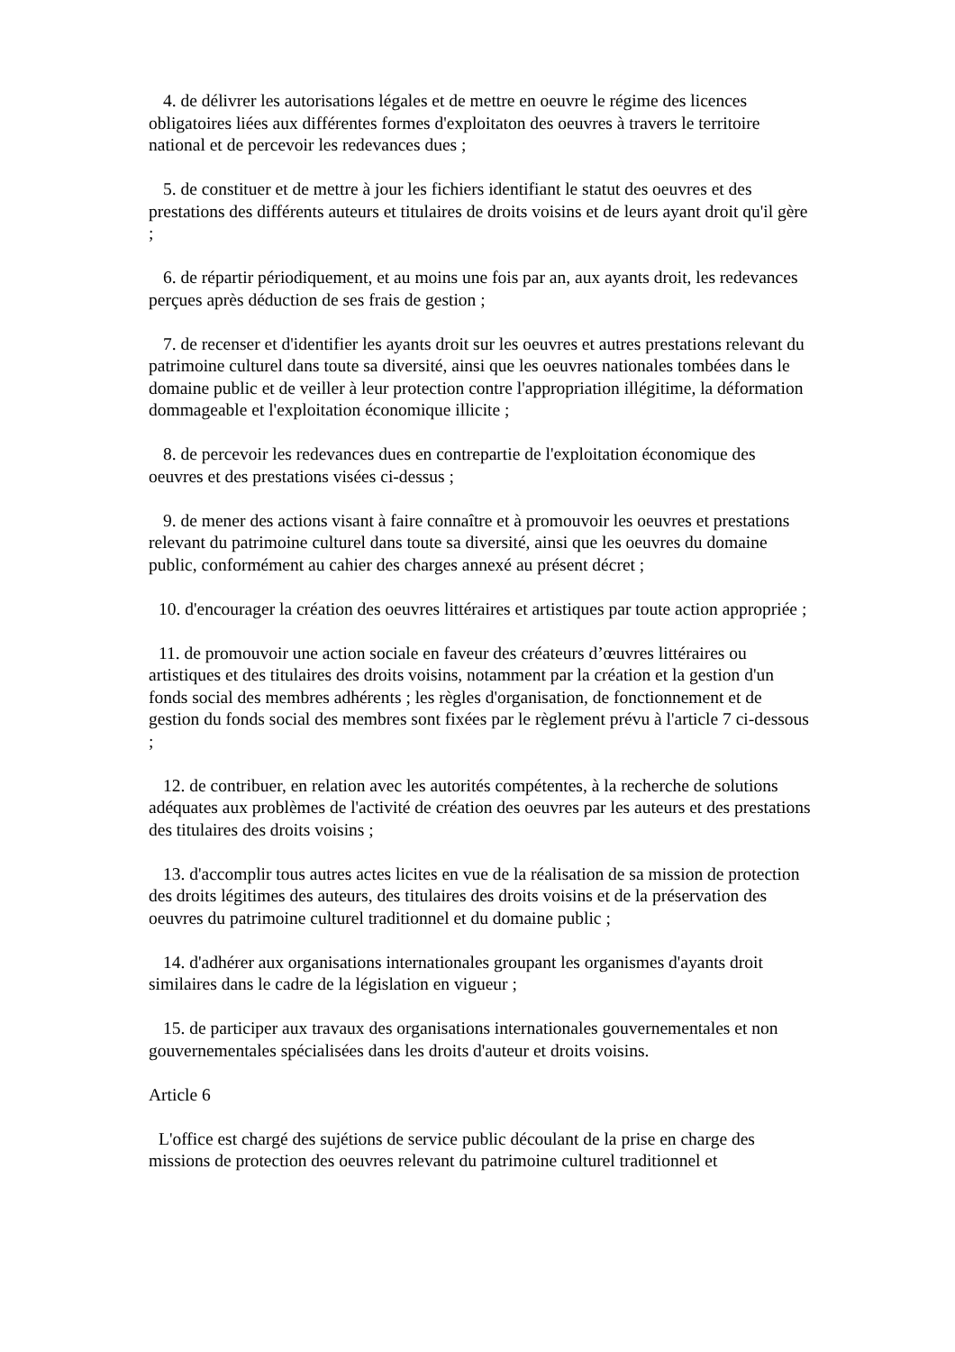4. de délivrer les autorisations légales et de mettre en oeuvre le régime des licences obligatoires liées aux différentes formes d'exploitaton des oeuvres à travers le territoire national et de percevoir les redevances dues ;
5. de constituer et de mettre à jour les fichiers identifiant le statut des oeuvres et des prestations des différents auteurs et titulaires de droits voisins et de leurs ayant droit qu'il gère ;
6. de répartir périodiquement, et au moins une fois par an, aux ayants droit, les redevances perçues après déduction de ses frais de gestion ;
7. de recenser et d'identifier les ayants droit sur les oeuvres et autres prestations relevant du patrimoine culturel dans toute sa diversité, ainsi que les oeuvres nationales tombées dans le domaine public et de veiller à leur protection contre l'appropriation illégitime, la déformation dommageable et l'exploitation économique illicite ;
8. de percevoir les redevances dues en contrepartie de l'exploitation économique des oeuvres et des prestations visées ci-dessus ;
9. de mener des actions visant à faire connaître et à promouvoir les oeuvres et prestations relevant du patrimoine culturel dans toute sa diversité, ainsi que les oeuvres du domaine public, conformément au cahier des charges annexé au présent décret ;
10. d'encourager la création des oeuvres littéraires et artistiques par toute action appropriée ;
11. de promouvoir une action sociale en faveur des créateurs d’œuvres littéraires ou artistiques et des titulaires des droits voisins, notamment par la création et la gestion d'un fonds social des membres adhérents ; les règles d'organisation, de fonctionnement et de gestion du fonds social des membres sont fixées par le règlement prévu à l'article 7 ci-dessous ;
12. de contribuer, en relation avec les autorités compétentes, à la recherche de solutions adéquates aux problèmes de l'activité de création des oeuvres par les auteurs et des prestations des titulaires des droits voisins ;
13. d'accomplir tous autres actes licites en vue de la réalisation de sa mission de protection des droits légitimes des auteurs, des titulaires des droits voisins et de la préservation des oeuvres du patrimoine culturel traditionnel et du domaine public ;
14. d'adhérer aux organisations internationales groupant les organismes d'ayants droit similaires dans le cadre de la législation en vigueur ;
15. de participer aux travaux des organisations internationales gouvernementales et non gouvernementales spécialisées dans les droits d'auteur et droits voisins.
Article 6
L'office est chargé des sujétions de service public découlant de la prise en charge des missions de protection des oeuvres relevant du patrimoine culturel traditionnel et